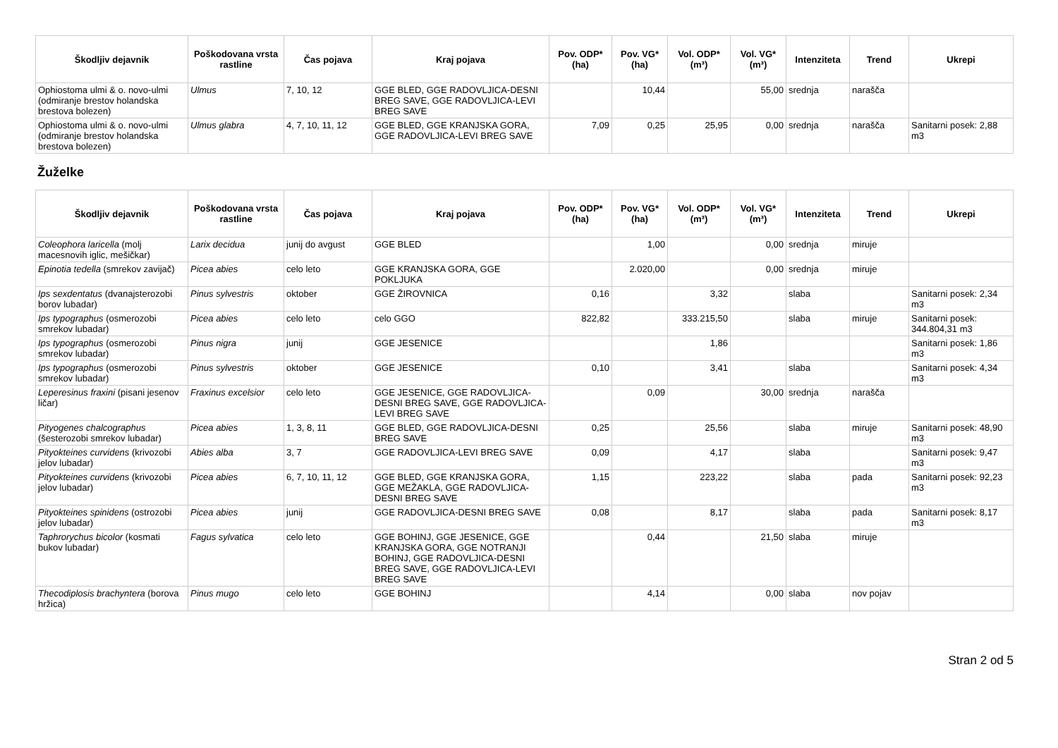| Škodljiv dejavnik | Poškodovana vrsta rastline | Čas pojava | Kraj pojava | Pov. ODP* (ha) | Pov. VG* (ha) | Vol. ODP* (m³) | Vol. VG* (m³) | Intenziteta | Trend | Ukrepi |
| --- | --- | --- | --- | --- | --- | --- | --- | --- | --- | --- |
| Ophiostoma ulmi & o. novo-ulmi (odmiranje brestov holandska brestova bolezen) | Ulmus | 7, 10, 12 | GGE BLED, GGE RADOVLJICA-DESNI BREG SAVE, GGE RADOVLJICA-LEVI BREG SAVE | | 10,44 | | 55,00 | srednja | narašča | |
| Ophiostoma ulmi & o. novo-ulmi (odmiranje brestov holandska brestova bolezen) | Ulmus glabra | 4, 7, 10, 11, 12 | GGE BLED, GGE KRANJSKA GORA, GGE RADOVLJICA-LEVI BREG SAVE | 7,09 | 0,25 | 25,95 | 0,00 | srednja | narašča | Sanitarni posek: 2,88 m3 |
Žuželke
| Škodljiv dejavnik | Poškodovana vrsta rastline | Čas pojava | Kraj pojava | Pov. ODP* (ha) | Pov. VG* (ha) | Vol. ODP* (m³) | Vol. VG* (m³) | Intenziteta | Trend | Ukrepi |
| --- | --- | --- | --- | --- | --- | --- | --- | --- | --- | --- |
| Coleophora laricella (molj macesnovih iglic, mešičkar) | Larix decidua | junij do avgust | GGE BLED | | 1,00 | | 0,00 | srednja | miruje | |
| Epinotia tedella (smrekov zavijač) | Picea abies | celo leto | GGE KRANJSKA GORA, GGE POKLJUKA | | 2.020,00 | | 0,00 | srednja | miruje | |
| Ips sexdentatus (dvanajsterozobi borov lubadar) | Pinus sylvestris | oktober | GGE ŽIROVNICA | 0,16 | | 3,32 | | slaba | | Sanitarni posek: 2,34 m3 |
| Ips typographus (osmerozobi smrekov lubadar) | Picea abies | celo leto | celo GGO | 822,82 | | 333.215,50 | | slaba | miruje | Sanitarni posek: 344.804,31 m3 |
| Ips typographus (osmerozobi smrekov lubadar) | Pinus nigra | junij | GGE JESENICE | | | 1,86 | | | | Sanitarni posek: 1,86 m3 |
| Ips typographus (osmerozobi smrekov lubadar) | Pinus sylvestris | oktober | GGE JESENICE | 0,10 | | 3,41 | | slaba | | Sanitarni posek: 4,34 m3 |
| Leperesinus fraxini (pisani jesenov ličar) | Fraxinus excelsior | celo leto | GGE JESENICE, GGE RADOVLJICA-DESNI BREG SAVE, GGE RADOVLJICA-LEVI BREG SAVE | | 0,09 | | 30,00 | srednja | narašča | |
| Pityogenes chalcographus (šesterozobi smrekov lubadar) | Picea abies | 1, 3, 8, 11 | GGE BLED, GGE RADOVLJICA-DESNI BREG SAVE | 0,25 | | 25,56 | | slaba | miruje | Sanitarni posek: 48,90 m3 |
| Pityokteines curvidens (krivozobi jelov lubadar) | Abies alba | 3, 7 | GGE RADOVLJICA-LEVI BREG SAVE | 0,09 | | 4,17 | | slaba | | Sanitarni posek: 9,47 m3 |
| Pityokteines curvidens (krivozobi jelov lubadar) | Picea abies | 6, 7, 10, 11, 12 | GGE BLED, GGE KRANJSKA GORA, GGE MEŽAKLA, GGE RADOVLJICA-DESNI BREG SAVE | 1,15 | | 223,22 | | slaba | pada | Sanitarni posek: 92,23 m3 |
| Pityokteines spinidens (ostrozobi jelov lubadar) | Picea abies | junij | GGE RADOVLJICA-DESNI BREG SAVE | 0,08 | | 8,17 | | slaba | pada | Sanitarni posek: 8,17 m3 |
| Taphrorychus bicolor (kosmati bukov lubadar) | Fagus sylvatica | celo leto | GGE BOHINJ, GGE JESENICE, GGE KRANJSKA GORA, GGE NOTRANJI BOHINJ, GGE RADOVLJICA-DESNI BREG SAVE, GGE RADOVLJICA-LEVI BREG SAVE | | 0,44 | | 21,50 | slaba | miruje | |
| Thecodiplosis brachyntera (borova hržica) | Pinus mugo | celo leto | GGE BOHINJ | | 4,14 | | 0,00 | slaba | nov pojav | |
Stran 2 od 5